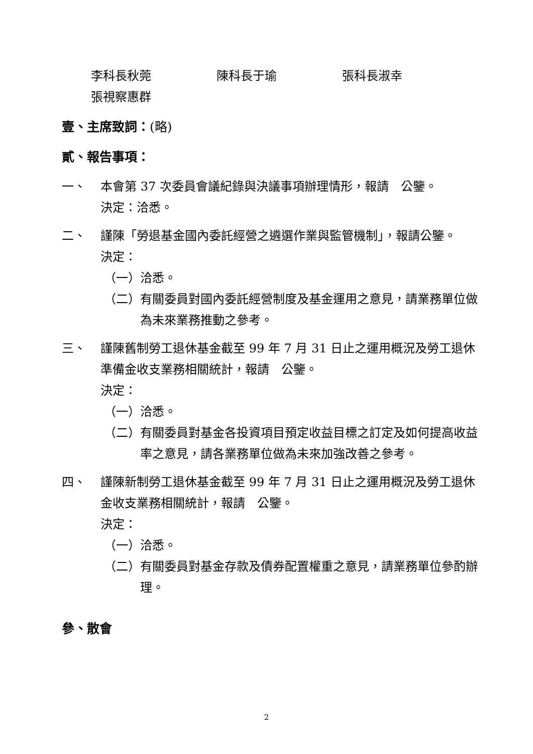李科長秋莞 陳科長于瑜 張科長淑幸
張視察惠群
壹、主席致詞：(略)
貳、報告事項：
一、 本會第 37 次委員會議紀錄與決議事項辦理情形，報請　公鑒。
決定：洽悉。
二、 謹陳「勞退基金國內委託經營之遴選作業與監管機制」，報請公鑒。
決定：
（一） 洽悉。
（二） 有關委員對國內委託經營制度及基金運用之意見，請業務單位做為未來業務推動之參考。
三、 謹陳舊制勞工退休基金截至 99 年 7 月 31 日止之運用概況及勞工退休準備金收支業務相關統計，報請　公鑒。
決定：
（一） 洽悉。
（二） 有關委員對基金各投資項目預定收益目標之訂定及如何提高收益率之意見，請各業務單位做為未來加強改善之參考。
四、 謹陳新制勞工退休基金截至 99 年 7 月 31 日止之運用概況及勞工退休金收支業務相關統計，報請　公鑒。
決定：
（一） 洽悉。
（二） 有關委員對基金存款及債券配置權重之意見，請業務單位參酌辦理。
參、散會
2